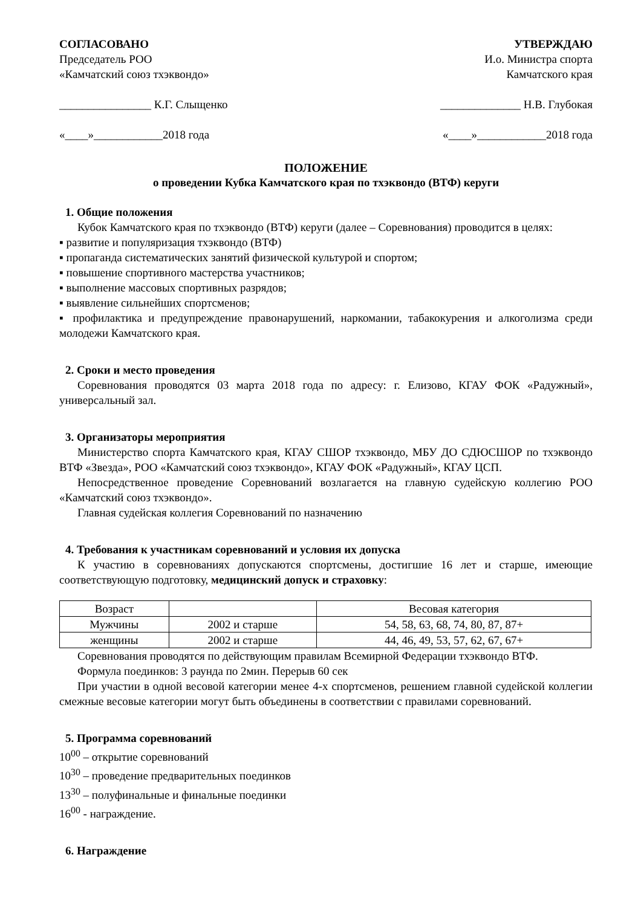СОГЛАСОВАНО
Председатель РОО
«Камчатский союз тхэквондо»
________________ К.Г. Слыщенко
«____»____________2018 года
УТВЕРЖДАЮ
И.о. Министра спорта
Камчатского края
______________ Н.В. Глубокая
«____»____________2018 года
ПОЛОЖЕНИЕ
о проведении Кубка Камчатского края по тхэквондо (ВТФ) керуги
1. Общие положения
Кубок Камчатского края по тхэквондо (ВТФ) керуги (далее – Соревнования) проводится в целях:
▪ развитие и популяризация тхэквондо (ВТФ)
▪ пропаганда систематических занятий физической культурой и спортом;
▪ повышение спортивного мастерства участников;
▪ выполнение массовых спортивных разрядов;
▪ выявление сильнейших спортсменов;
▪ профилактика и предупреждение правонарушений, наркомании, табакокурения и алкоголизма среди молодежи Камчатского края.
2. Сроки и место проведения
Соревнования проводятся 03 марта 2018 года по адресу: г. Елизово, КГАУ ФОК «Радужный», универсальный зал.
3. Организаторы мероприятия
Министерство спорта Камчатского края, КГАУ СШОР тхэквондо, МБУ ДО СДЮСШОР по тхэквондо ВТФ «Звезда», РОО «Камчатский союз тхэквондо», КГАУ ФОК «Радужный», КГАУ ЦСП.
Непосредственное проведение Соревнований возлагается на главную судейскую коллегию РОО «Камчатский союз тхэквондо».
Главная судейская коллегия Соревнований по назначению
4. Требования к участникам соревнований и условия их допуска
К участию в соревнованиях допускаются спортсмены, достигшие 16 лет и старше, имеющие соответствующую подготовку, медицинский допуск и страховку:
| Возраст | | Весовая категория |
| --- | --- | --- |
| Мужчины | 2002 и старше | 54, 58, 63, 68, 74, 80, 87, 87+ |
| женщины | 2002 и старше | 44, 46, 49, 53, 57, 62, 67, 67+ |
Соревнования проводятся по действующим правилам Всемирной Федерации тхэквондо ВТФ.
Формула поединков: 3 раунда по 2мин. Перерыв 60 сек
При участии в одной весовой категории менее 4-х спортсменов, решением главной судейской коллегии смежные весовые категории могут быть объединены в соответствии с правилами соревнований.
5. Программа соревнований
10<sup>00</sup> – открытие соревнований
10<sup>30</sup> – проведение предварительных поединков
13<sup>30</sup> – полуфинальные и финальные поединки
16<sup>00</sup> - награждение.
6. Награждение